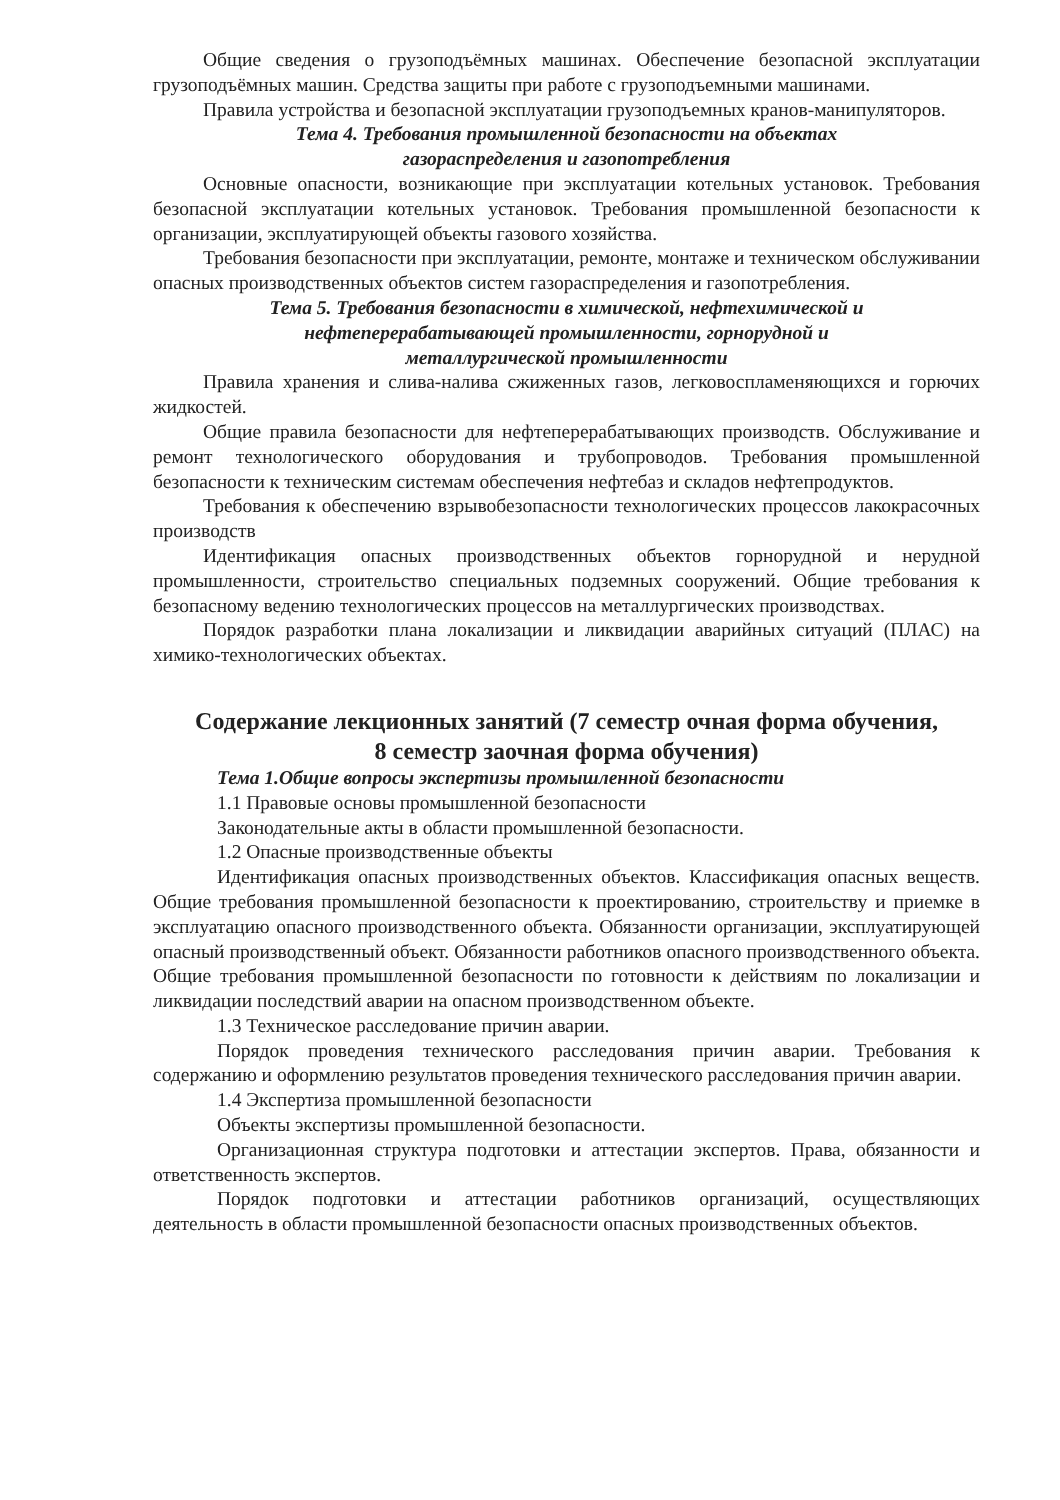Общие сведения о грузоподъёмных машинах. Обеспечение безопасной эксплуатации грузоподъёмных машин. Средства защиты при работе с грузоподъемными машинами.
Правила устройства и безопасной эксплуатации грузоподъемных кранов-манипуляторов.
Тема 4. Требования промышленной безопасности на объектах
газораспределения и газопотребления
Основные опасности, возникающие при эксплуатации котельных установок. Требования безопасной эксплуатации котельных установок. Требования промышленной безопасности к организации, эксплуатирующей объекты газового хозяйства.
Требования безопасности при эксплуатации, ремонте, монтаже и техническом обслуживании опасных производственных объектов систем газораспределения и газопотребления.
Тема 5. Требования безопасности в химической, нефтехимической и
нефтеперерабатывающей промышленности, горнорудной и
металлургической промышленности
Правила хранения и слива-налива сжиженных газов, легковоспламеняющихся и горючих жидкостей.
Общие правила безопасности для нефтеперерабатывающих производств. Обслуживание и ремонт технологического оборудования и трубопроводов. Требования промышленной безопасности к техническим системам обеспечения нефтебаз и складов нефтепродуктов.
Требования к обеспечению взрывобезопасности технологических процессов лакокрасочных производств
Идентификация опасных производственных объектов горнорудной и нерудной промышленности, строительство специальных подземных сооружений. Общие требования к безопасному ведению технологических процессов на металлургических производствах.
Порядок разработки плана локализации и ликвидации аварийных ситуаций (ПЛАС) на химико-технологических объектах.
Содержание лекционных занятий (7 семестр очная форма обучения,
8 семестр заочная форма обучения)
Тема 1.Общие вопросы экспертизы промышленной безопасности
1.1 Правовые основы промышленной безопасности
Законодательные акты в области промышленной безопасности.
1.2 Опасные производственные объекты
Идентификация опасных производственных объектов. Классификация опасных веществ. Общие требования промышленной безопасности к проектированию, строительству и приемке в эксплуатацию опасного производственного объекта. Обязанности организации, эксплуатирующей опасный производственный объект. Обязанности работников опасного производственного объекта. Общие требования промышленной безопасности по готовности к действиям по локализации и ликвидации последствий аварии на опасном производственном объекте.
1.3 Техническое расследование причин аварии.
Порядок проведения технического расследования причин аварии. Требования к содержанию и оформлению результатов проведения технического расследования причин аварии.
1.4 Экспертиза промышленной безопасности
Объекты экспертизы промышленной безопасности.
Организационная структура подготовки и аттестации экспертов. Права, обязанности и ответственность экспертов.
Порядок подготовки и аттестации работников организаций, осуществляющих деятельность в области промышленной безопасности опасных производственных объектов.